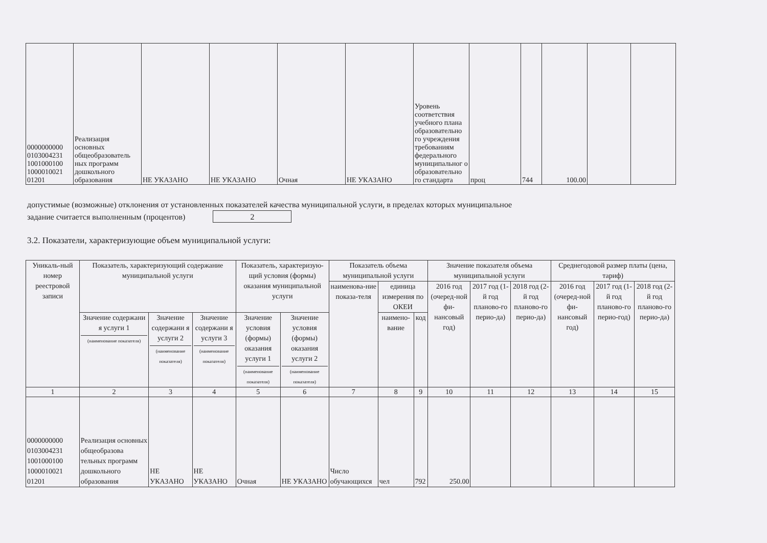| 0000000000 0103004231 1001000100 1000010021 01201 | Реализация основных общеобразователь ных программ дошкольного образования | НЕ УКАЗАНО | НЕ УКАЗАНО | Очная | НЕ УКАЗАНО | Уровень соответствия учебного плана образовательно го учреждения требованиям федерального муниципальног о образовательно го стандарта | проц | 744 | 100.00 | | |
допустимые (возможные) отклонения от установленных показателей качества муниципальной услуги, в пределах которых муниципальное
задание считается выполненным (процентов) 2
3.2. Показатели, характеризующие объем муниципальной услуги:
| Уникаль-ный номер реестровой записи | Показатель, характеризующий содержание муниципальной услуги | | | Показатель, характеризую-щий условия (формы) оказания муниципальной услуги | | Показатель объема муниципальной услуги | | | Значение показателя объема муниципальной услуги | | | Среднегодовой размер платы (цена, тариф) | | |
| --- | --- | --- | --- | --- | --- | --- | --- | --- | --- | --- | --- | --- | --- | --- |
| | | | | | | наименова-ние показа-теля | единица измерения по ОКЕИ | | 2016 год (очеред-ной фи-нансовый год) | 2017 год (1-й год планово-го перио-да) | 2018 год (2-й год планово-го перио-да) | 2016 год (очеред-ной фи-нансовый год) | 2017 год (1-й год планово-го перио-год) | 2018 год (2-й год планово-го перио-да) |
| | Значение содержани я услуги 1 (наименование показателя) | Значение содержани я услуги 2 (наименование показателя) | Значение содержани я услуги 3 (наименование показателя) | Значение условия (формы) оказания услуги 1 (наименование показателя) | Значение условия (формы) оказания услуги 2 (наименование показателя) | | наимено-вание | код | | | | | | |
| 1 | 2 | 3 | 4 | 5 | 6 | 7 | 8 | 9 | 10 | 11 | 12 | 13 | 14 | 15 |
| 0000000000 0103004231 1001000100 1000010021 01201 | Реализация основных общеобразова тельных программ дошкольного образования | НЕ УКАЗАНО | НЕ УКАЗАНО | Очная | НЕ УКАЗАНО | Число обучающихся | чел | 792 | 250.00 | | | | | |